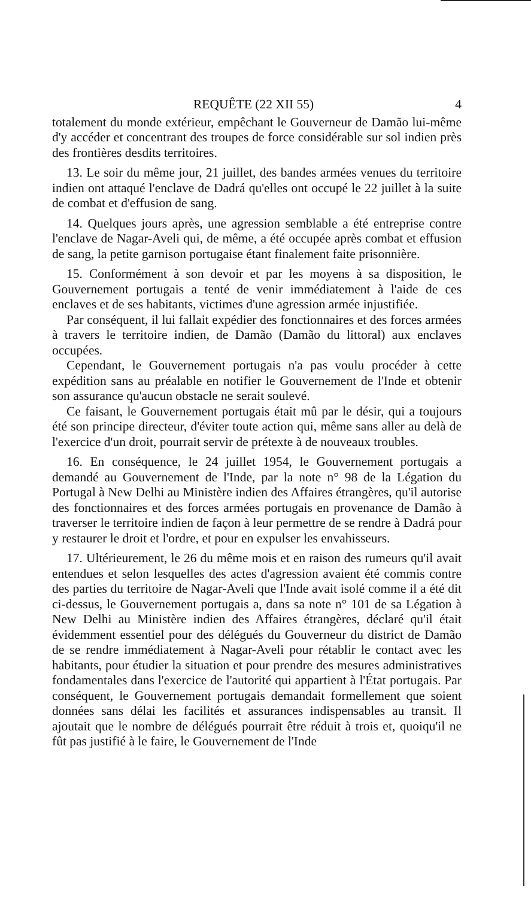REQUÊTE (22 XII 55) 4
totalement du monde extérieur, empêchant le Gouverneur de Damão lui-même d'y accéder et concentrant des troupes de force considérable sur sol indien près des frontières desdits territoires.
13. Le soir du même jour, 21 juillet, des bandes armées venues du territoire indien ont attaqué l'enclave de Dadrá qu'elles ont occupé le 22 juillet à la suite de combat et d'effusion de sang.
14. Quelques jours après, une agression semblable a été entreprise contre l'enclave de Nagar-Aveli qui, de même, a été occupée après combat et effusion de sang, la petite garnison portugaise étant finalement faite prisonnière.
15. Conformément à son devoir et par les moyens à sa disposition, le Gouvernement portugais a tenté de venir immédiatement à l'aide de ces enclaves et de ses habitants, victimes d'une agression armée injustifiée.
Par conséquent, il lui fallait expédier des fonctionnaires et des forces armées à travers le territoire indien, de Damão (Damão du littoral) aux enclaves occupées.
Cependant, le Gouvernement portugais n'a pas voulu procéder à cette expédition sans au préalable en notifier le Gouvernement de l'Inde et obtenir son assurance qu'aucun obstacle ne serait soulevé.
Ce faisant, le Gouvernement portugais était mû par le désir, qui a toujours été son principe directeur, d'éviter toute action qui, même sans aller au delà de l'exercice d'un droit, pourrait servir de prétexte à de nouveaux troubles.
16. En conséquence, le 24 juillet 1954, le Gouvernement portugais a demandé au Gouvernement de l'Inde, par la note n° 98 de la Légation du Portugal à New Delhi au Ministère indien des Affaires étrangères, qu'il autorise des fonctionnaires et des forces armées portugais en provenance de Damão à traverser le territoire indien de façon à leur permettre de se rendre à Dadrá pour y restaurer le droit et l'ordre, et pour en expulser les envahisseurs.
17. Ultérieurement, le 26 du même mois et en raison des rumeurs qu'il avait entendues et selon lesquelles des actes d'agression avaient été commis contre des parties du territoire de Nagar-Aveli que l'Inde avait isolé comme il a été dit ci-dessus, le Gouvernement portugais a, dans sa note n° 101 de sa Légation à New Delhi au Ministère indien des Affaires étrangères, déclaré qu'il était évidemment essentiel pour des délégués du Gouverneur du district de Damão de se rendre immédiatement à Nagar-Aveli pour rétablir le contact avec les habitants, pour étudier la situation et pour prendre des mesures administratives fondamentales dans l'exercice de l'autorité qui appartient à l'État portugais. Par conséquent, le Gouvernement portugais demandait formellement que soient données sans délai les facilités et assurances indispensables au transit. Il ajoutait que le nombre de délégués pourrait être réduit à trois et, quoiqu'il ne fût pas justifié à le faire, le Gouvernement de l'Inde